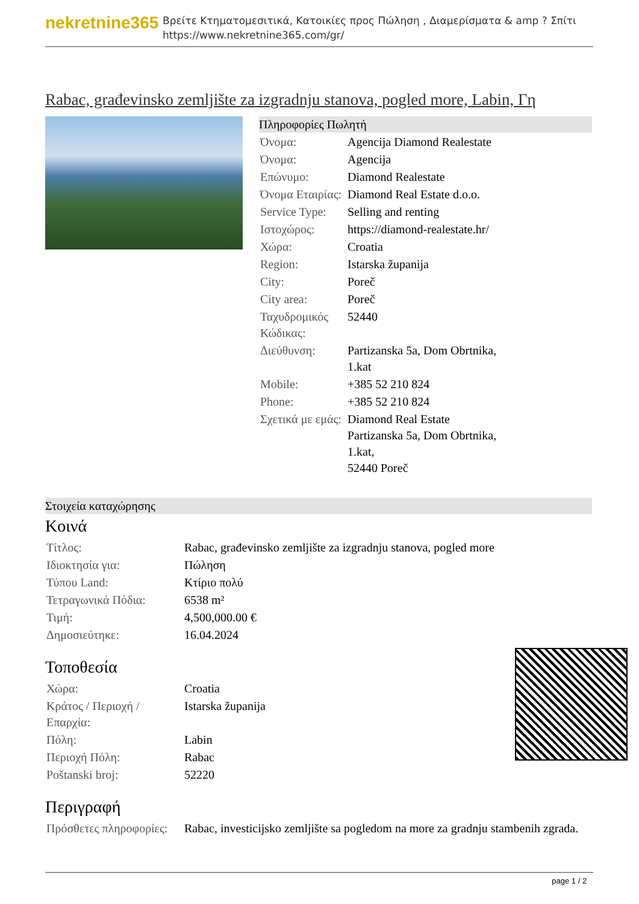nekretnine365
Βρείτε Κτηματομεσιτικά, Κατοικίες προς Πώληση , Διαμερίσματα & amp ? Σπίτι
https://www.nekretnine365.com/gr/
Rabac, građevinsko zemljište za izgradnju stanova, pogled more, Labin, Γη
Πληροφορίες Πωλητή
| Όνομα: | Agencija Diamond Realestate |
| Όνομα: | Agencija |
| Επώνυμο: | Diamond Realestate |
| Όνομα Εταιρίας: | Diamond Real Estate d.o.o. |
| Service Type: | Selling and renting |
| Ιστοχώρος: | https://diamond-realestate.hr/ |
| Χώρα: | Croatia |
| Region: | Istarska županija |
| City: | Poreč |
| City area: | Poreč |
| Ταχυδρομικός Κώδικας: | 52440 |
| Διεύθυνση: | Partizanska 5a, Dom Obrtnika, 1.kat |
| Mobile: | +385 52 210 824 |
| Phone: | +385 52 210 824 |
| Σχετικά με εμάς: | Diamond Real Estate Partizanska 5a, Dom Obrtnika, 1.kat, 52440 Poreč |
Στοιχεία καταχώρησης
Κοινά
| Τίτλος: | Rabac, građevinsko zemljište za izgradnju stanova, pogled more |
| Ιδιοκτησία για: | Πώληση |
| Τύπου Land: | Κτίριο πολύ |
| Τετραγωνικά Πόδια: | 6538 m² |
| Τιμή: | 4,500,000.00 € |
| Δημοσιεύτηκε: | 16.04.2024 |
Τοποθεσία
| Χώρα: | Croatia |
| Κράτος / Περιοχή / Επαρχία: | Istarska županija |
| Πόλη: | Labin |
| Περιοχή Πόλη: | Rabac |
| Poštanski broj: | 52220 |
Περιγραφή
| Πρόσθετες πληροφορίες: | Rabac, investicijsko zemljište sa pogledom na more za gradnju stambenih zgrada. |
page 1 / 2